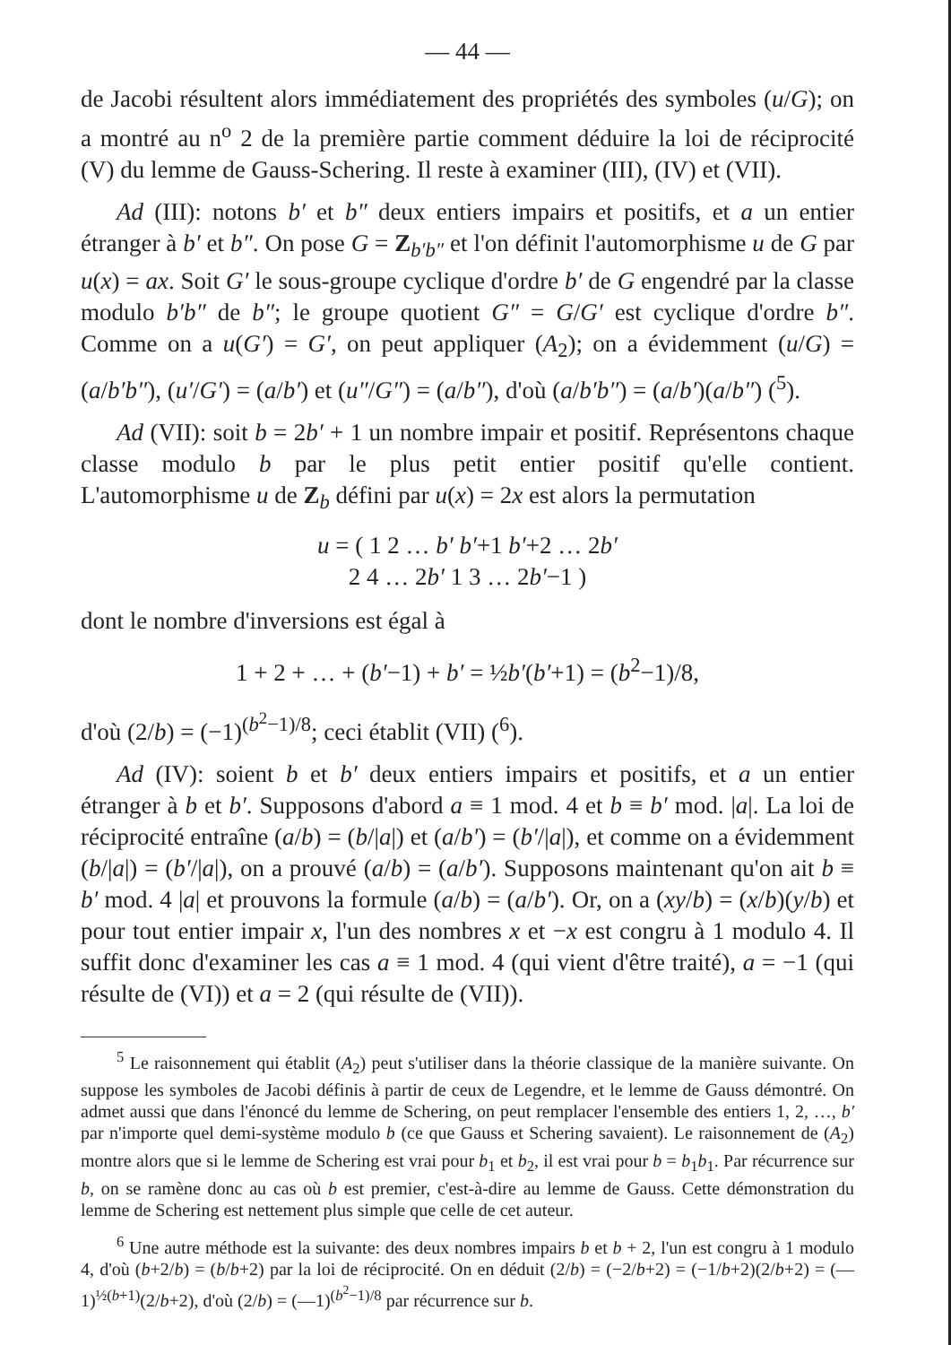— 44 —
de Jacobi résultent alors immédiatement des propriétés des symboles (u/G); on a montré au n<sup>o</sup> 2 de la première partie comment déduire la loi de réciprocité (V) du lemme de Gauss-Schering. Il reste à examiner (III), (IV) et (VII).
Ad (III): notons b′ et b″ deux entiers impairs et positifs, et a un entier étranger à b′ et b″. On pose G = Z<sub>b′b″</sub> et l'on définit l'automorphisme u de G par u(x) = ax. Soit G′ le sous-groupe cyclique d'ordre b′ de G engendré par la classe modulo b′b″ de b″; le groupe quotient G″ = G/G′ est cyclique d'ordre b″. Comme on a u(G′) = G′, on peut appliquer (A<sub>2</sub>); on a évidemment (u/G) = (a/b′b″), (u′/G′) = (a/b′) et (u″/G″) = (a/b″), d'où (a/b′b″) = (a/b′)(a/b″) (<sup>5</sup>).
Ad (VII): soit b = 2b′ + 1 un nombre impair et positif. Représentons chaque classe modulo b par le plus petit entier positif qu'elle contient. L'automorphisme u de Z<sub>b</sub> défini par u(x) = 2x est alors la permutation
u = ( 1 2 … b′ b′+1 b′+2 … 2b′
2 4 … 2b′ 1 3 … 2b′−1 )
dont le nombre d'inversions est égal à
1 + 2 + … + (b′−1) + b′ = ½b′(b′+1) = (b<sup>2</sup>−1)/8,
d'où (2/b) = (−1)<sup>(b<sup>2</sup>−1)/8</sup>; ceci établit (VII) (<sup>6</sup>).
Ad (IV): soient b et b′ deux entiers impairs et positifs, et a un entier étranger à b et b′. Supposons d'abord a ≡ 1 mod. 4 et b ≡ b′ mod. |a|. La loi de réciprocité entraîne (a/b) = (b/|a|) et (a/b′) = (b′/|a|), et comme on a évidemment (b/|a|) = (b′/|a|), on a prouvé (a/b) = (a/b′). Supposons maintenant qu'on ait b ≡ b′ mod. 4 |a| et prouvons la formule (a/b) = (a/b′). Or, on a (xy/b) = (x/b)(y/b) et pour tout entier impair x, l'un des nombres x et −x est congru à 1 modulo 4. Il suffit donc d'examiner les cas a ≡ 1 mod. 4 (qui vient d'être traité), a = −1 (qui résulte de (VI)) et a = 2 (qui résulte de (VII)).
<sup>5</sup> Le raisonnement qui établit (A<sub>2</sub>) peut s'utiliser dans la théorie classique de la manière suivante. On suppose les symboles de Jacobi définis à partir de ceux de Legendre, et le lemme de Gauss démontré. On admet aussi que dans l'énoncé du lemme de Schering, on peut remplacer l'ensemble des entiers 1, 2, …, b′ par n'importe quel demi-système modulo b (ce que Gauss et Schering savaient). Le raisonnement de (A<sub>2</sub>) montre alors que si le lemme de Schering est vrai pour b<sub>1</sub> et b<sub>2</sub>, il est vrai pour b = b<sub>1</sub>b<sub>1</sub>. Par récurrence sur b, on se ramène donc au cas où b est premier, c'est-à-dire au lemme de Gauss. Cette démonstration du lemme de Schering est nettement plus simple que celle de cet auteur.
<sup>6</sup> Une autre méthode est la suivante: des deux nombres impairs b et b + 2, l'un est congru à 1 modulo 4, d'où (b+2/b) = (b/b+2) par la loi de réciprocité. On en déduit (2/b) = (−2/b+2) = (−1/b+2)(2/b+2) = (—1)<sup>½(b+1)</sup>(2/b+2), d'où (2/b) = (—1)<sup>(b<sup>2</sup>−1)/8</sup> par récurrence sur b.